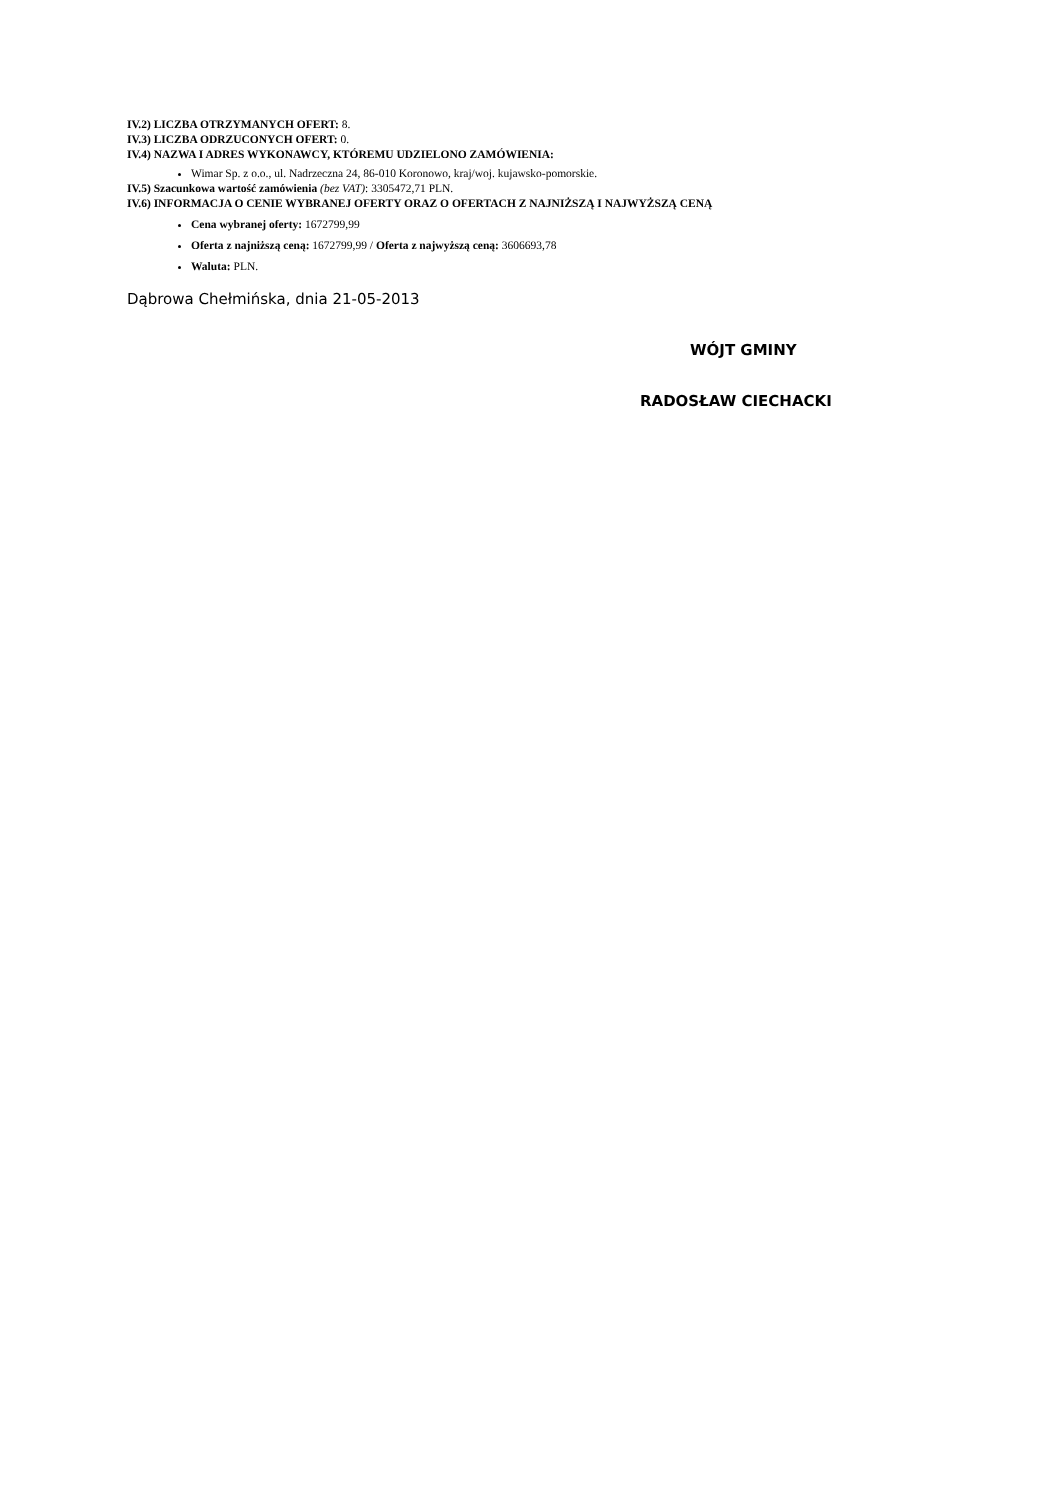IV.2) LICZBA OTRZYMANYCH OFERT: 8.
IV.3) LICZBA ODRZUCONYCH OFERT: 0.
IV.4) NAZWA I ADRES WYKONAWCY, KTÓREMU UDZIELONO ZAMÓWIENIA:
Wimar Sp. z o.o., ul. Nadrzeczna 24, 86-010 Koronowo, kraj/woj. kujawsko-pomorskie.
IV.5) Szacunkowa wartość zamówienia (bez VAT): 3305472,71 PLN.
IV.6) INFORMACJA O CENIE WYBRANEJ OFERTY ORAZ O OFERTACH Z NAJNIŻSZĄ I NAJWYŻSZĄ CENĄ
Cena wybranej oferty: 1672799,99
Oferta z najniższą ceną: 1672799,99 / Oferta z najwyższą ceną: 3606693,78
Waluta: PLN.
Dąbrowa Chełmińska, dnia 21-05-2013
WÓJT GMINY
RADOSŁAW CIECHACKI